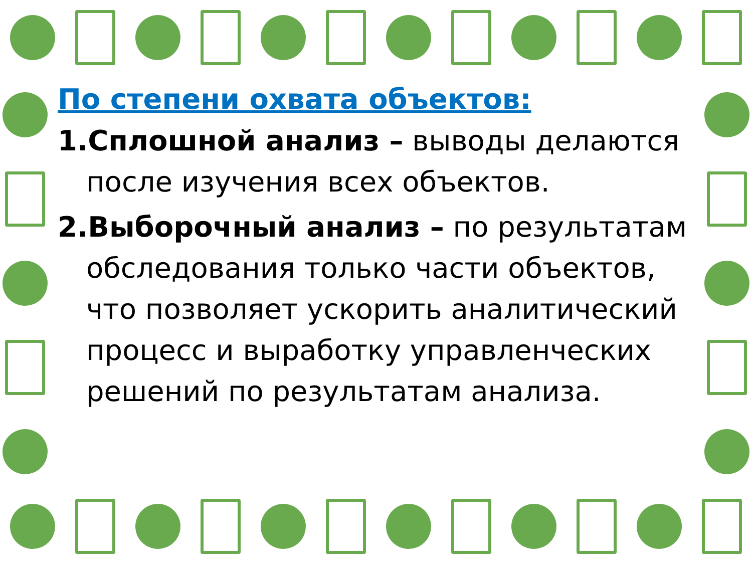По степени охвата объектов:
1.Сплошной анализ – выводы делаются после изучения всех объектов.
2.Выборочный анализ – по результатам обследования только части объектов, что позволяет ускорить аналитический процесс и выработку управленческих решений по результатам анализа.